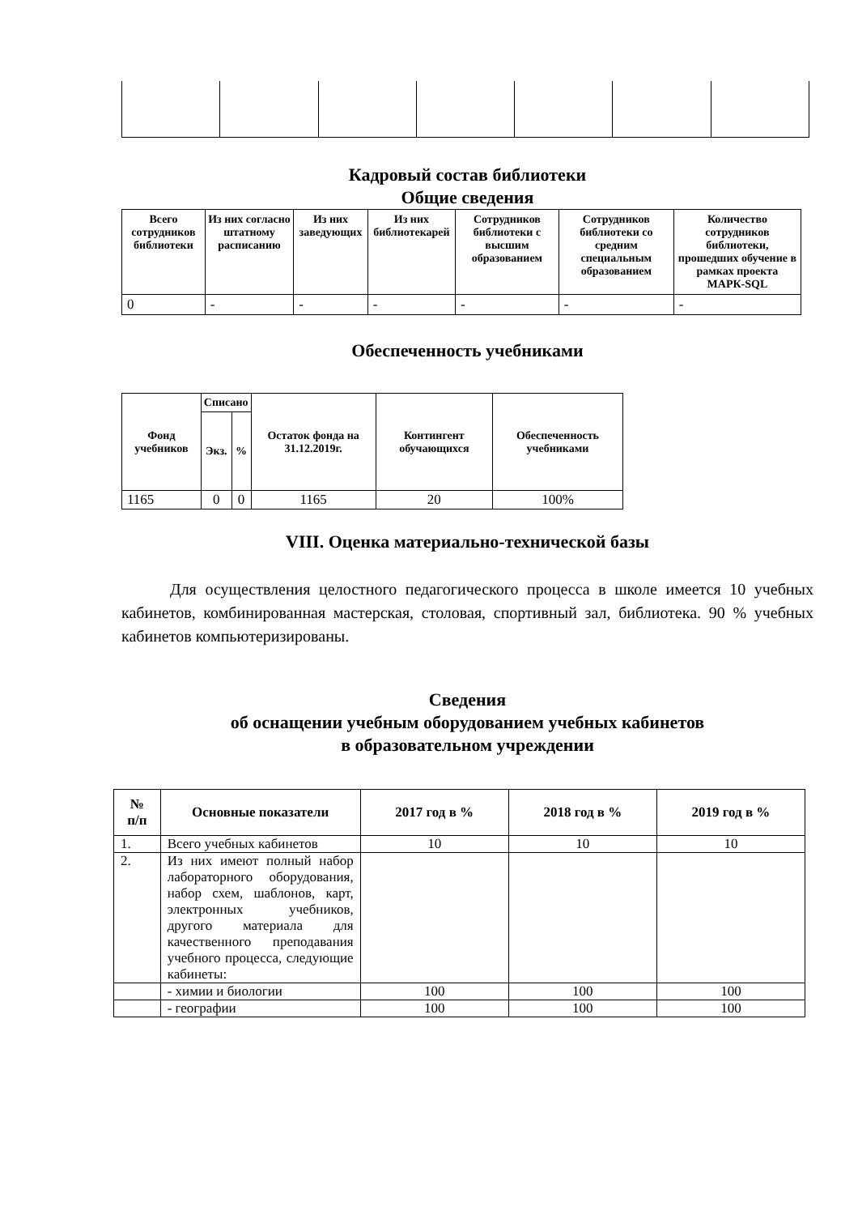Кадровый состав библиотеки
Общие сведения
| Всего сотрудников библиотеки | Из них согласно штатному расписанию | Из них заведующих | Из них библиотекарей | Сотрудников библиотеки с высшим образованием | Сотрудников библиотеки со средним специальным образованием | Количество сотрудников библиотеки, прошедших обучение в рамках проекта МАРК-SQL |
| --- | --- | --- | --- | --- | --- | --- |
| 0 | - | - | - | - | - | - |
Обеспеченность учебниками
| Фонд учебников | Списано | | Остаток фонда на 31.12.2019г. | Контингент обучающихся | Обеспеченность учебниками |
| --- | --- | --- | --- | --- | --- |
| | Экз. | % | | | |
| 1165 | 0 | 0 | 1165 | 20 | 100% |
VIII. Оценка материально-технической базы
Для осуществления целостного педагогического процесса в школе имеется 10 учебных кабинетов, комбинированная мастерская, столовая, спортивный зал, библиотека. 90 % учебных кабинетов компьютеризированы.
Сведения
об оснащении учебным оборудованием учебных кабинетов
в образовательном учреждении
| № п/п | Основные показатели | 2017 год в % | 2018 год в % | 2019 год в % |
| --- | --- | --- | --- | --- |
| 1. | Всего учебных кабинетов | 10 | 10 | 10 |
| 2. | Из них имеют полный набор лабораторного оборудования, набор схем, шаблонов, карт, электронных учебников, другого материала для качественного преподавания учебного процесса, следующие кабинеты: | | | |
| | - химии и биологии | 100 | 100 | 100 |
| | - географии | 100 | 100 | 100 |